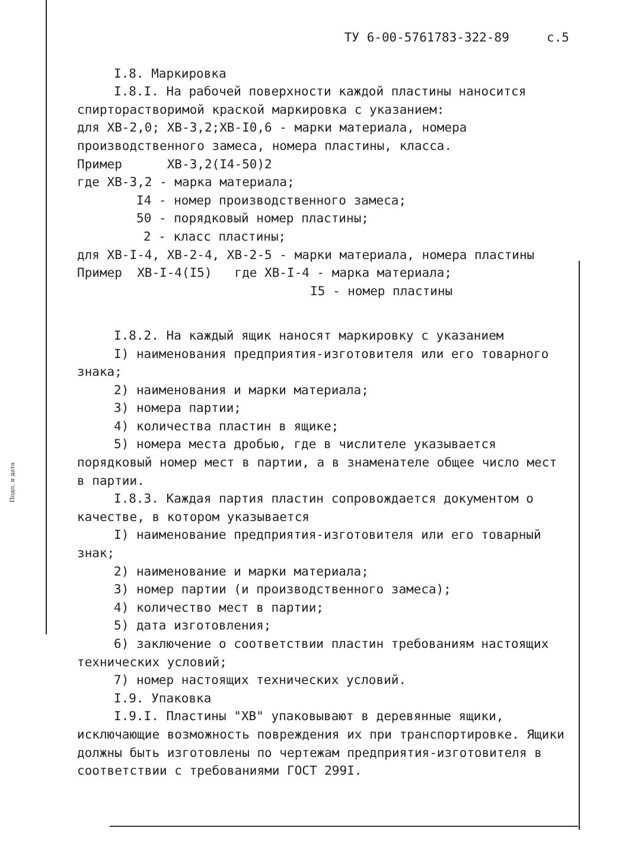Подп. и дата
ТУ 6-00-5761783-322-89 с.5
I.8. Маркировка
I.8.I. На рабочей поверхности каждой пластины наносится спирторастворимой краской маркировка с указанием:
для ХВ-2,0; ХВ-3,2;ХВ-I0,6 - марки материала, номера производственного замеса, номера пластины, класса.
Пример ХВ-3,2(I4-50)2
где ХВ-3,2 - марка материала;
I4 - номер производственного замеса;
50 - порядковый номер пластины;
2 - класс пластины;
для ХВ-I-4, ХВ-2-4, ХВ-2-5 - марки материала, номера пластины
Пример ХВ-I-4(I5) где ХВ-I-4 - марка материала;
I5 - номер пластины
I.8.2. На каждый ящик наносят маркировку с указанием
I) наименования предприятия-изготовителя или его товарного знака;
2) наименования и марки материала;
3) номера партии;
4) количества пластин в ящике;
5) номера места дробью, где в числителе указывается порядковый номер мест в партии, а в знаменателе общее число мест в партии.
I.8.3. Каждая партия пластин сопровождается документом о качестве, в котором указывается
I) наименование предприятия-изготовителя или его товарный знак;
2) наименование и марки материала;
3) номер партии (и производственного замеса);
4) количество мест в партии;
5) дата изготовления;
6) заключение о соответствии пластин требованиям настоящих технических условий;
7) номер настоящих технических условий.
I.9. Упаковка
I.9.I. Пластины "ХВ" упаковывают в деревянные ящики, исключающие возможность повреждения их при транспортировке. Ящики должны быть изготовлены по чертежам предприятия-изготовителя в соответствии с требованиями ГОСТ 299I.